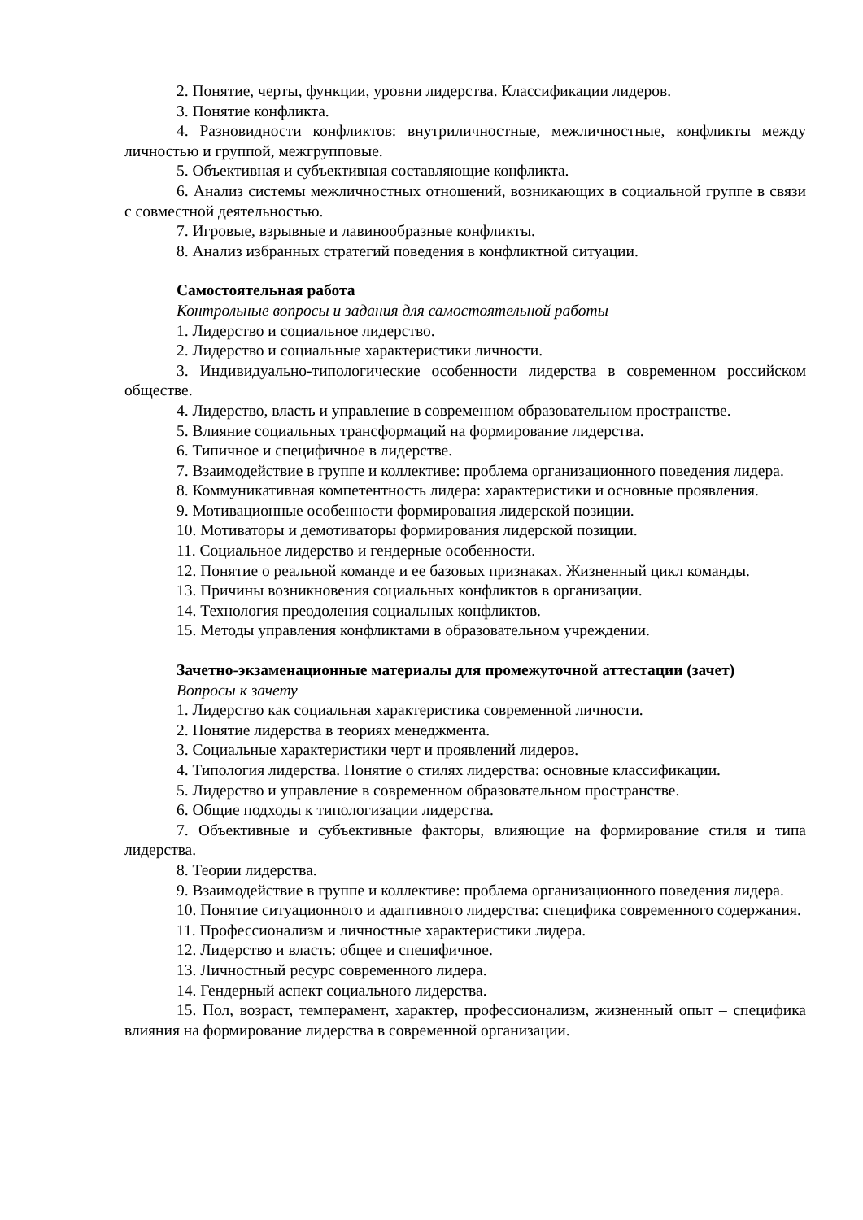2. Понятие, черты, функции, уровни лидерства. Классификации лидеров.
3. Понятие конфликта.
4. Разновидности конфликтов: внутриличностные, межличностные, конфликты между личностью и группой, межгрупповые.
5. Объективная и субъективная составляющие конфликта.
6. Анализ системы межличностных отношений, возникающих в социальной группе в связи с совместной деятельностью.
7. Игровые, взрывные и лавинообразные конфликты.
8. Анализ избранных стратегий поведения в конфликтной ситуации.
Самостоятельная работа
Контрольные вопросы и задания для самостоятельной работы
1. Лидерство и социальное лидерство.
2. Лидерство и социальные характеристики личности.
3. Индивидуально-типологические особенности лидерства в современном российском обществе.
4. Лидерство, власть и управление в современном образовательном пространстве.
5. Влияние социальных трансформаций на формирование лидерства.
6. Типичное и специфичное в лидерстве.
7. Взаимодействие в группе и коллективе: проблема организационного поведения лидера.
8. Коммуникативная компетентность лидера: характеристики и основные проявления.
9. Мотивационные особенности формирования лидерской позиции.
10. Мотиваторы и демотиваторы формирования лидерской позиции.
11. Социальное лидерство и гендерные особенности.
12. Понятие о реальной команде и ее базовых признаках. Жизненный цикл команды.
13. Причины возникновения социальных конфликтов в организации.
14. Технология преодоления социальных конфликтов.
15. Методы управления конфликтами в образовательном учреждении.
Зачетно-экзаменационные материалы для промежуточной аттестации (зачет)
Вопросы к зачету
1. Лидерство как социальная характеристика современной личности.
2. Понятие лидерства в теориях менеджмента.
3. Социальные характеристики черт и проявлений лидеров.
4. Типология лидерства. Понятие о стилях лидерства: основные классификации.
5. Лидерство и управление в современном образовательном пространстве.
6. Общие подходы к типологизации лидерства.
7. Объективные и субъективные факторы, влияющие на формирование стиля и типа лидерства.
8. Теории лидерства.
9. Взаимодействие в группе и коллективе: проблема организационного поведения лидера.
10. Понятие ситуационного и адаптивного лидерства: специфика современного содержания.
11. Профессионализм и личностные характеристики лидера.
12. Лидерство и власть: общее и специфичное.
13. Личностный ресурс современного лидера.
14. Гендерный аспект социального лидерства.
15. Пол, возраст, темперамент, характер, профессионализм, жизненный опыт – специфика влияния на формирование лидерства в современной организации.